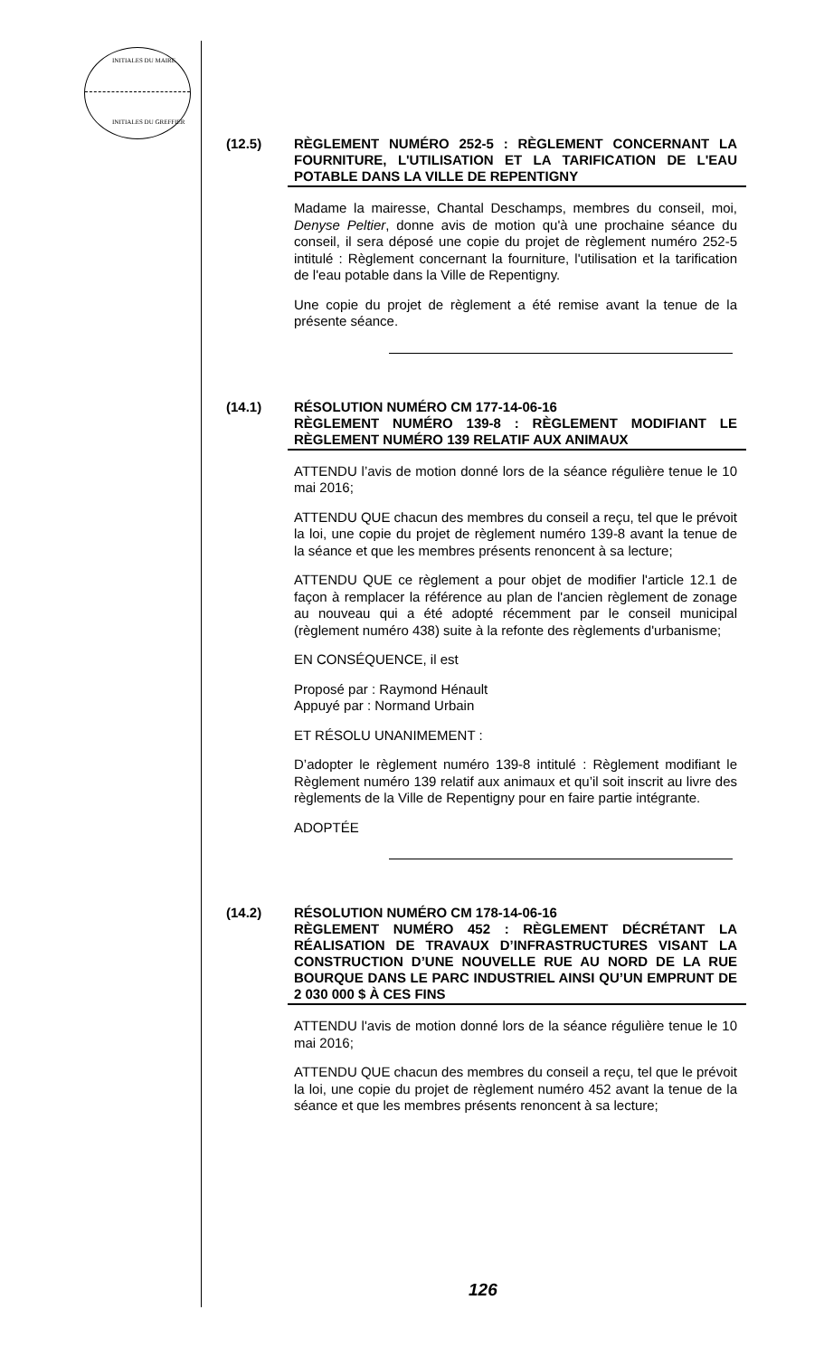INITIALES DU MAIRE
INITIALES DU GREFFIER
(12.5) RÈGLEMENT NUMÉRO 252-5 : RÈGLEMENT CONCERNANT LA FOURNITURE, L'UTILISATION ET LA TARIFICATION DE L'EAU POTABLE DANS LA VILLE DE REPENTIGNY
Madame la mairesse, Chantal Deschamps, membres du conseil, moi, Denyse Peltier, donne avis de motion qu'à une prochaine séance du conseil, il sera déposé une copie du projet de règlement numéro 252-5 intitulé : Règlement concernant la fourniture, l'utilisation et la tarification de l'eau potable dans la Ville de Repentigny.
Une copie du projet de règlement a été remise avant la tenue de la présente séance.
(14.1) RÉSOLUTION NUMÉRO CM 177-14-06-16
RÈGLEMENT NUMÉRO 139-8 : RÈGLEMENT MODIFIANT LE RÈGLEMENT NUMÉRO 139 RELATIF AUX ANIMAUX
ATTENDU l’avis de motion donné lors de la séance régulière tenue le 10 mai 2016;
ATTENDU QUE chacun des membres du conseil a reçu, tel que le prévoit la loi, une copie du projet de règlement numéro 139-8 avant la tenue de la séance et que les membres présents renoncent à sa lecture;
ATTENDU QUE ce règlement a pour objet de modifier l'article 12.1 de façon à remplacer la référence au plan de l'ancien règlement de zonage au nouveau qui a été adopté récemment par le conseil municipal (règlement numéro 438) suite à la refonte des règlements d'urbanisme;
EN CONSÉQUENCE, il est
Proposé par : Raymond Hénault
Appuyé par : Normand Urbain
ET RÉSOLU UNANIMEMENT :
D’adopter le règlement numéro 139-8 intitulé : Règlement modifiant le Règlement numéro 139 relatif aux animaux et qu’il soit inscrit au livre des règlements de la Ville de Repentigny pour en faire partie intégrante.
ADOPTÉE
(14.2) RÉSOLUTION NUMÉRO CM 178-14-06-16
RÈGLEMENT NUMÉRO 452 : RÈGLEMENT DÉCRÉTANT LA RÉALISATION DE TRAVAUX D’INFRASTRUCTURES VISANT LA CONSTRUCTION D’UNE NOUVELLE RUE AU NORD DE LA RUE BOURQUE DANS LE PARC INDUSTRIEL AINSI QU’UN EMPRUNT DE 2 030 000 $ À CES FINS
ATTENDU l'avis de motion donné lors de la séance régulière tenue le 10 mai 2016;
ATTENDU QUE chacun des membres du conseil a reçu, tel que le prévoit la loi, une copie du projet de règlement numéro 452 avant la tenue de la séance et que les membres présents renoncent à sa lecture;
126